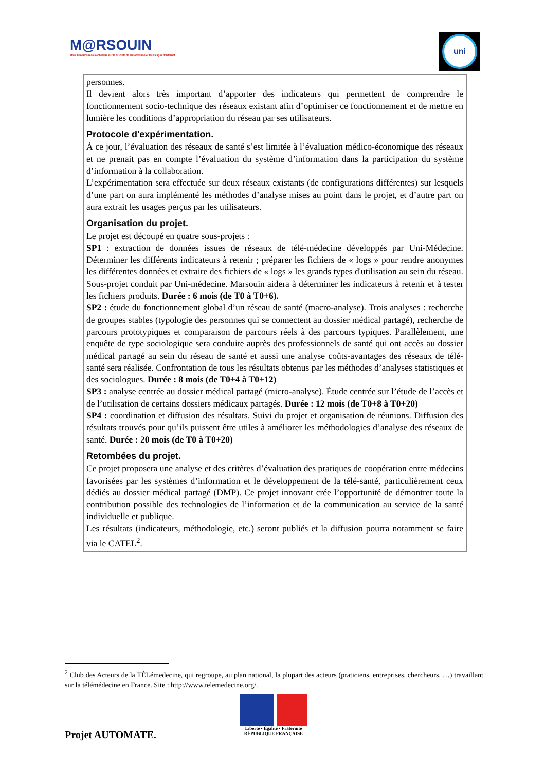M@RSOUIN
Môle Armoricain de Recherche sur la SOciété de l'information et les Usages d'INternet
uni
personnes.
Il devient alors très important d’apporter des indicateurs qui permettent de comprendre le fonctionnement socio-technique des réseaux existant afin d’optimiser ce fonctionnement et de mettre en lumière les conditions d’appropriation du réseau par ses utilisateurs.
Protocole d'expérimentation.
À ce jour, l’évaluation des réseaux de santé s’est limitée à l’évaluation médico-économique des réseaux et ne prenait pas en compte l’évaluation du système d’information dans la participation du système d’information à la collaboration.
L’expérimentation sera effectuée sur deux réseaux existants (de configurations différentes) sur lesquels d’une part on aura implémenté les méthodes d’analyse mises au point dans le projet, et d’autre part on aura extrait les usages perçus par les utilisateurs.
Organisation du projet.
Le projet est découpé en quatre sous-projets :
SP1 : extraction de données issues de réseaux de télé-médecine développés par Uni-Médecine. Déterminer les différents indicateurs à retenir ; préparer les fichiers de « logs » pour rendre anonymes les différentes données et extraire des fichiers de « logs » les grands types d'utilisation au sein du réseau. Sous-projet conduit par Uni-médecine. Marsouin aidera à déterminer les indicateurs à retenir et à tester les fichiers produits. Durée : 6 mois (de T0 à T0+6).
SP2 : étude du fonctionnement global d’un réseau de santé (macro-analyse). Trois analyses : recherche de groupes stables (typologie des personnes qui se connectent au dossier médical partagé), recherche de parcours prototypiques et comparaison de parcours réels à des parcours typiques. Parallèlement, une enquête de type sociologique sera conduite auprès des professionnels de santé qui ont accès au dossier médical partagé au sein du réseau de santé et aussi une analyse coûts-avantages des réseaux de télé-santé sera réalisée. Confrontation de tous les résultats obtenus par les méthodes d’analyses statistiques et des sociologues. Durée : 8 mois (de T0+4 à T0+12)
SP3 : analyse centrée au dossier médical partagé (micro-analyse). Étude centrée sur l’étude de l’accès et de l’utilisation de certains dossiers médicaux partagés. Durée : 12 mois (de T0+8 à T0+20)
SP4 : coordination et diffusion des résultats. Suivi du projet et organisation de réunions. Diffusion des résultats trouvés pour qu’ils puissent être utiles à améliorer les méthodologies d’analyse des réseaux de santé. Durée : 20 mois (de T0 à T0+20)
Retombées du projet.
Ce projet proposera une analyse et des critères d’évaluation des pratiques de coopération entre médecins favorisées par les systèmes d’information et le développement de la télé-santé, particulièrement ceux dédiés au dossier médical partagé (DMP). Ce projet innovant crée l’opportunité de démontrer toute la contribution possible des technologies de l’information et de la communication au service de la santé individuelle et publique.
Les résultats (indicateurs, méthodologie, etc.) seront publiés et la diffusion pourra notamment se faire via le CATEL<sup>2</sup>.
<sup>2</sup> Club des Acteurs de la TÉLémedecine, qui regroupe, au plan national, la plupart des acteurs (praticiens, entreprises, chercheurs, …) travaillant sur la télémédecine en France. Site : http://www.telemedecine.org/.
Liberté • Égalité • Fraternité
RÉPUBLIQUE FRANÇAISE
Projet AUTOMATE.